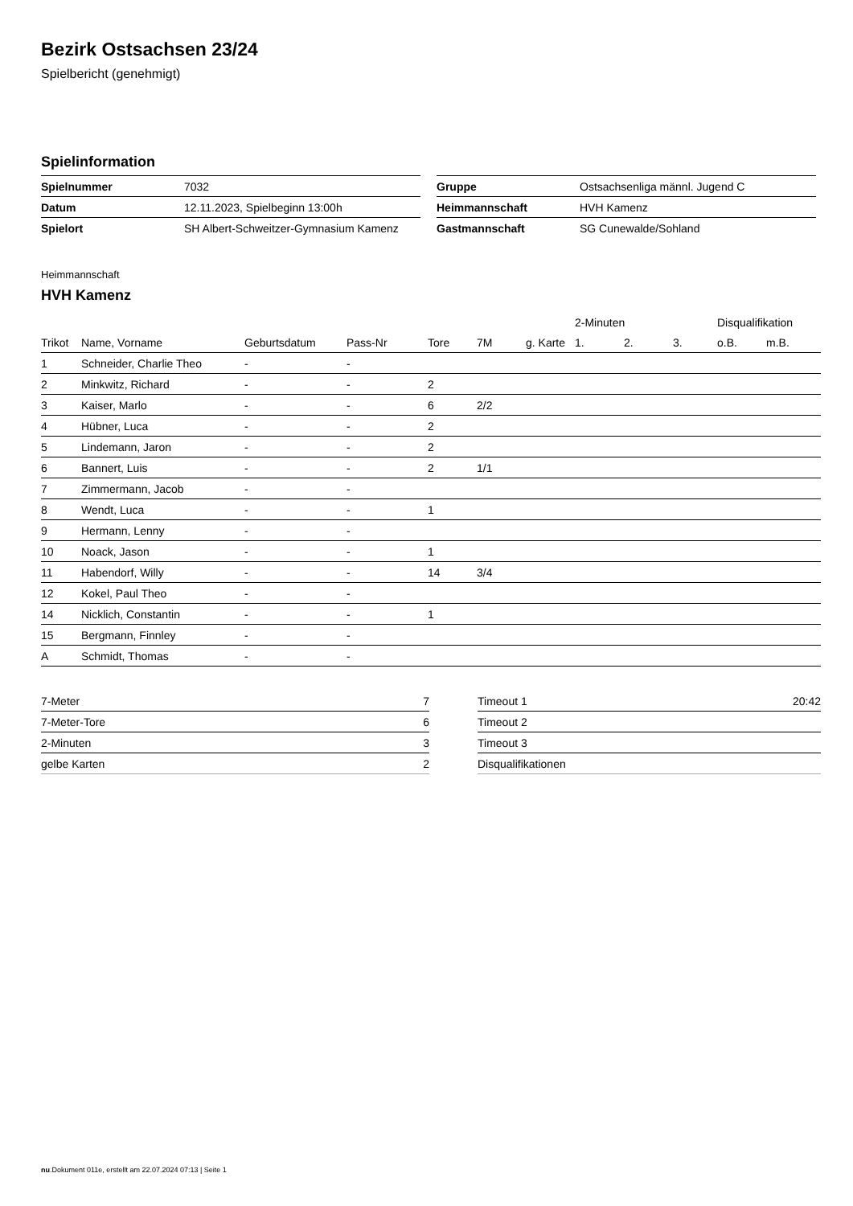Bezirk Ostsachsen 23/24
Spielbericht (genehmigt)
Spielinformation
| Spielnummer | 7032 |
| Datum | 12.11.2023, Spielbeginn 13:00h |
| Spielort | SH Albert-Schweitzer-Gymnasium Kamenz |
| Gruppe | Ostsachsenliga männl. Jugend C |
| Heimmannschaft | HVH Kamenz |
| Gastmannschaft | SG Cunewalde/Sohland |
Heimmannschaft
HVH Kamenz
| | | | | | | | 2-Minuten | | | Disqualifikation | |
| --- | --- | --- | --- | --- | --- | --- | --- | --- | --- | --- | --- |
| Trikot | Name, Vorname | Geburtsdatum | Pass-Nr | Tore | 7M | g. Karte | 1. | 2. | 3. | o.B. | m.B. |
| 1 | Schneider, Charlie Theo | - | - | | | | | | | | |
| 2 | Minkwitz, Richard | - | - | 2 | | | | | | | |
| 3 | Kaiser, Marlo | - | - | 6 | 2/2 | | | | | | |
| 4 | Hübner, Luca | - | - | 2 | | | | | | | |
| 5 | Lindemann, Jaron | - | - | 2 | | | | | | | |
| 6 | Bannert, Luis | - | - | 2 | 1/1 | | | | | | |
| 7 | Zimmermann, Jacob | - | - | | | | | | | | |
| 8 | Wendt, Luca | - | - | 1 | | | | | | | |
| 9 | Hermann, Lenny | - | - | | | | | | | | |
| 10 | Noack, Jason | - | - | 1 | | | | | | | |
| 11 | Habendorf, Willy | - | - | 14 | 3/4 | | | | | | |
| 12 | Kokel, Paul Theo | - | - | | | | | | | | |
| 14 | Nicklich, Constantin | - | - | 1 | | | | | | | |
| 15 | Bergmann, Finnley | - | - | | | | | | | | |
| A | Schmidt, Thomas | - | - | | | | | | | | |
| 7-Meter | 7 |
| 7-Meter-Tore | 6 |
| 2-Minuten | 3 |
| gelbe Karten | 2 |
| Timeout 1 | 20:42 |
| Timeout 2 | |
| Timeout 3 | |
| Disqualifikationen | |
nu.Dokument 011e, erstellt am 22.07.2024 07:13 | Seite 1